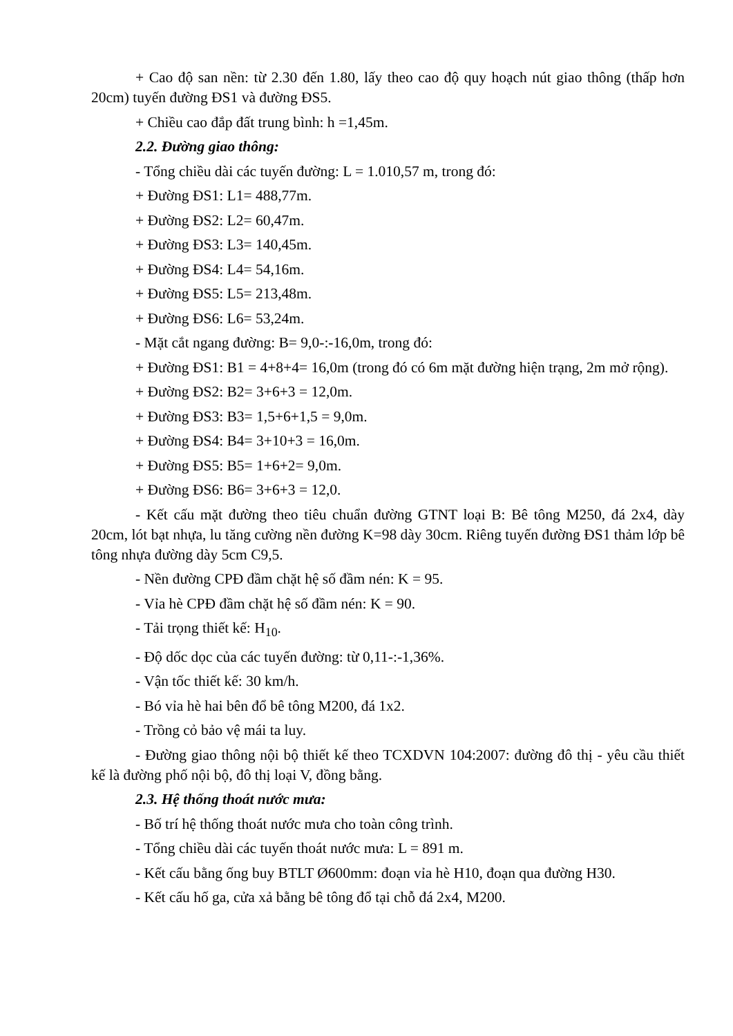+ Cao độ san nền: từ 2.30 đến 1.80, lấy theo cao độ quy hoạch nút giao thông (thấp hơn 20cm) tuyến đường ĐS1 và đường ĐS5.
+ Chiều cao đắp đất trung bình: h =1,45m.
2.2. Đường giao thông:
- Tổng chiều dài các tuyến đường: L = 1.010,57 m, trong đó:
+ Đường ĐS1: L1= 488,77m.
+ Đường ĐS2: L2= 60,47m.
+ Đường ĐS3: L3= 140,45m.
+ Đường ĐS4: L4= 54,16m.
+ Đường ĐS5: L5= 213,48m.
+ Đường ĐS6: L6= 53,24m.
- Mặt cắt ngang đường: B= 9,0-:-16,0m, trong đó:
+ Đường ĐS1: B1 = 4+8+4= 16,0m (trong đó có 6m mặt đường hiện trạng, 2m mở rộng).
+ Đường ĐS2: B2= 3+6+3 = 12,0m.
+ Đường ĐS3: B3= 1,5+6+1,5 = 9,0m.
+ Đường ĐS4: B4= 3+10+3 = 16,0m.
+ Đường ĐS5: B5= 1+6+2= 9,0m.
+ Đường ĐS6: B6= 3+6+3 = 12,0.
- Kết cấu mặt đường theo tiêu chuẩn đường GTNT loại B: Bê tông M250, đá 2x4, dày 20cm, lót bạt nhựa, lu tăng cường nền đường K=98 dày 30cm. Riêng tuyến đường ĐS1 thảm lớp bê tông nhựa đường dày 5cm C9,5.
- Nền đường CPĐ đầm chặt hệ số đầm nén: K = 95.
- Vỉa hè CPĐ đầm chặt hệ số đầm nén: K = 90.
- Tải trọng thiết kế: H<sub>10</sub>.
- Độ dốc dọc của các tuyến đường: từ 0,11-:-1,36%.
- Vận tốc thiết kế: 30 km/h.
- Bó vỉa hè hai bên đổ bê tông M200, đá 1x2.
- Trồng cỏ bảo vệ mái ta luy.
- Đường giao thông nội bộ thiết kế theo TCXDVN 104:2007: đường đô thị - yêu cầu thiết kế là đường phố nội bộ, đô thị loại V, đồng bằng.
2.3. Hệ thống thoát nước mưa:
- Bố trí hệ thống thoát nước mưa cho toàn công trình.
- Tổng chiều dài các tuyến thoát nước mưa: L = 891 m.
- Kết cấu bằng ống buy BTLT Ø600mm: đoạn vỉa hè H10, đoạn qua đường H30.
- Kết cấu hố ga, cửa xả bằng bê tông đổ tại chỗ đá 2x4, M200.